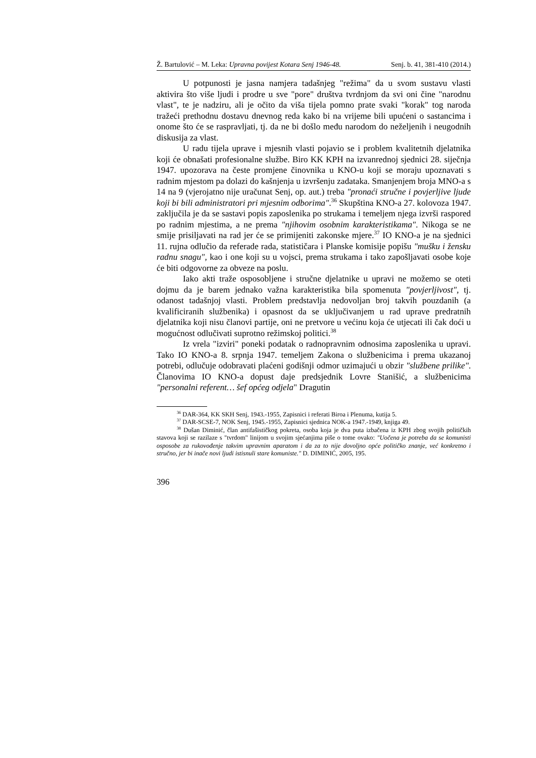Ž. Bartulović – M. Leka: Upravna povijest Kotara Senj 1946-48. Senj. b. 41, 381-410 (2014.)
U potpunosti je jasna namjera tadašnjeg "režima" da u svom sustavu vlasti aktivira što više ljudi i prodre u sve "pore" društva tvrdnjom da svi oni čine "narodnu vlast", te je nadziru, ali je očito da viša tijela pomno prate svaki "korak" tog naroda tražeći prethodnu dostavu dnevnog reda kako bi na vrijeme bili upućeni o sastancima i onome što će se raspravljati, tj. da ne bi došlo među narodom do neželjenih i neugodnih diskusija za vlast.
U radu tijela uprave i mjesnih vlasti pojavio se i problem kvalitetnih djelatnika koji će obnašati profesionalne službe. Biro KK KPH na izvanrednoj sjednici 28. siječnja 1947. upozorava na česte promjene činovnika u KNO-u koji se moraju upoznavati s radnim mjestom pa dolazi do kašnjenja u izvršenju zadataka. Smanjenjem broja MNO-a s 14 na 9 (vjerojatno nije uračunat Senj, op. aut.) treba "pronaći stručne i povjerljive ljude koji bi bili administratori pri mjesnim odborima".<sup>36</sup> Skupština KNO-a 27. kolovoza 1947. zaključila je da se sastavi popis zaposlenika po strukama i temeljem njega izvrši raspored po radnim mjestima, a ne prema "njihovim osobnim karakteristikama". Nikoga se ne smije prisiljavati na rad jer će se primijeniti zakonske mjere.<sup>37</sup> IO KNO-a je na sjednici 11. rujna odlučio da referade rada, statističara i Planske komisije popišu "mušku i žensku radnu snagu", kao i one koji su u vojsci, prema strukama i tako zapošljavati osobe koje će biti odgovorne za obveze na poslu.
Iako akti traže osposobljene i stručne djelatnike u upravi ne možemo se oteti dojmu da je barem jednako važna karakteristika bila spomenuta "povjerljivost", tj. odanost tadašnjoj vlasti. Problem predstavlja nedovoljan broj takvih pouzdanih (a kvalificiranih službenika) i opasnost da se uključivanjem u rad uprave predratnih djelatnika koji nisu članovi partije, oni ne pretvore u većinu koja će utjecati ili čak doći u mogućnost odlučivati suprotno režimskoj politici.<sup>38</sup>
Iz vrela "izviri" poneki podatak o radnopravnim odnosima zaposlenika u upravi. Tako IO KNO-a 8. srpnja 1947. temeljem Zakona o službenicima i prema ukazanoj potrebi, odlučuje odobravati plaćeni godišnji odmor uzimajući u obzir "službene prilike". Članovima IO KNO-a dopust daje predsjednik Lovre Stanišić, a službenicima "personalni referent… šef općeg odjela" Dragutin
<sup>36</sup> DAR-364, KK SKH Senj, 1943.-1955, Zapisnici i referati Biroa i Plenuma, kutija 5.
<sup>37</sup> DAR-SCSE-7, NOK Senj, 1945.-1955, Zapisnici sjednica NOK-a 1947.-1949, knjiga 49.
<sup>38</sup> Dušan Diminić, član antifašističkog pokreta, osoba koja je dva puta izbačena iz KPH zbog svojih političkih stavova koji se razilaze s "tvrdom" linijom u svojim sjećanjima piše o tome ovako: "Uočena je potreba da se komunisti osposobe za rukovođenje takvim upravnim aparatom i da za to nije dovoljno opće političko znanje, već konkretno i stručno, jer bi inače novi ljudi istisnuli stare komuniste." D. DIMINIĆ, 2005, 195.
396